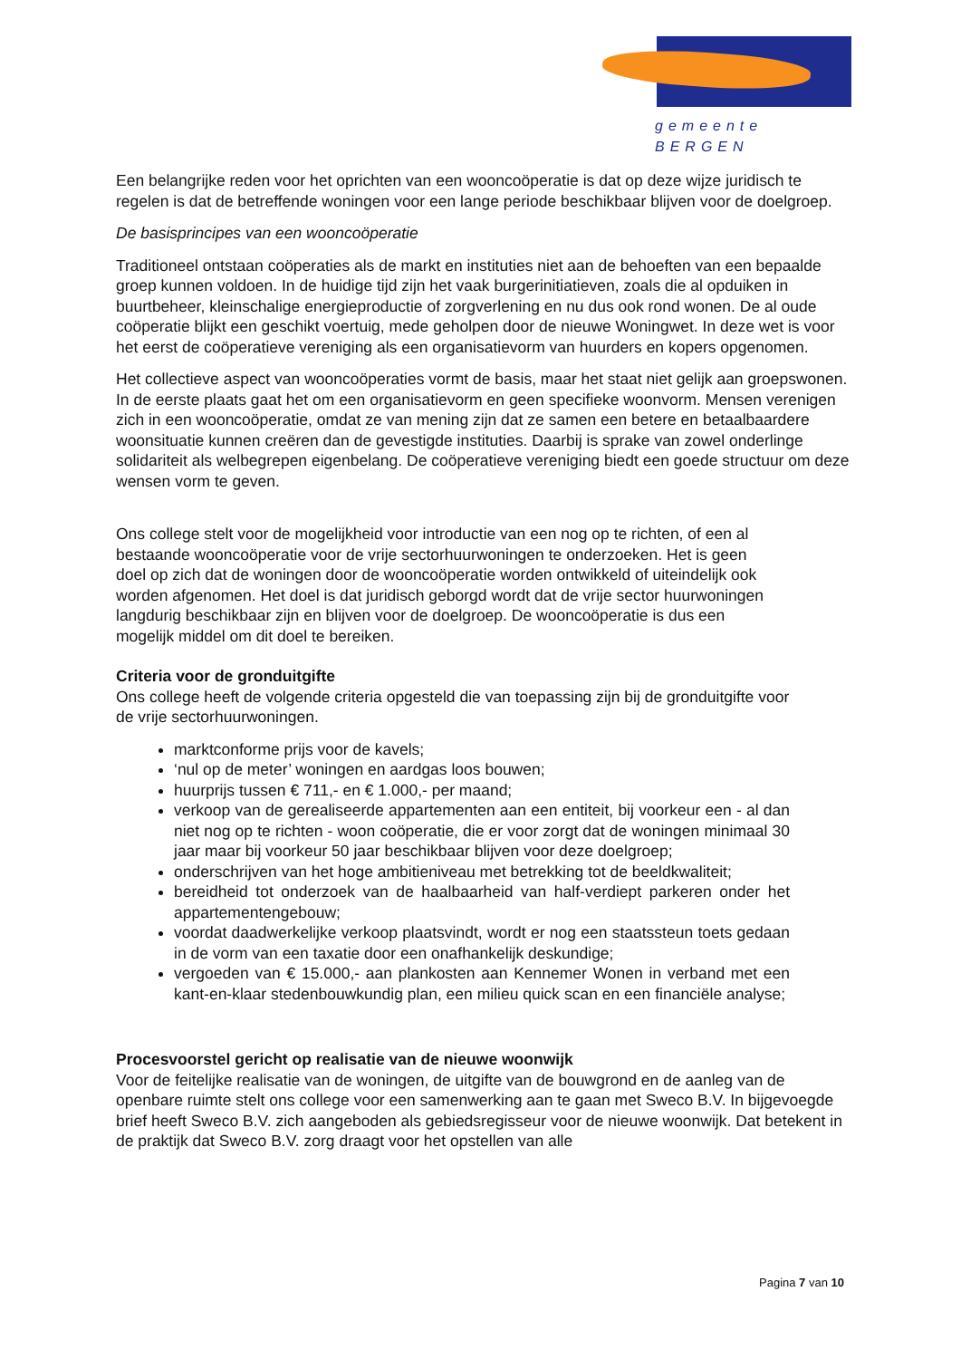gemeente BERGEN
Een belangrijke reden voor het oprichten van een wooncoöperatie is dat op deze wijze juridisch te regelen is dat de betreffende woningen voor een lange periode beschikbaar blijven voor de doelgroep.
De basisprincipes van een wooncoöperatie
Traditioneel ontstaan coöperaties als de markt en instituties niet aan de behoeften van een bepaalde groep kunnen voldoen. In de huidige tijd zijn het vaak burgerinitiatieven, zoals die al opduiken in buurtbeheer, kleinschalige energieproductie of zorgverlening en nu dus ook rond wonen. De al oude coöperatie blijkt een geschikt voertuig, mede geholpen door de nieuwe Woningwet. In deze wet is voor het eerst de coöperatieve vereniging als een organisatievorm van huurders en kopers opgenomen.
Het collectieve aspect van wooncoöperaties vormt de basis, maar het staat niet gelijk aan groepswonen. In de eerste plaats gaat het om een organisatievorm en geen specifieke woonvorm. Mensen verenigen zich in een wooncoöperatie, omdat ze van mening zijn dat ze samen een betere en betaalbaardere woonsituatie kunnen creëren dan de gevestigde instituties. Daarbij is sprake van zowel onderlinge solidariteit als welbegrepen eigenbelang. De coöperatieve vereniging biedt een goede structuur om deze wensen vorm te geven.
Ons college stelt voor de mogelijkheid voor introductie van een nog op te richten, of een al bestaande wooncoöperatie voor de vrije sectorhuurwoningen te onderzoeken. Het is geen doel op zich dat de woningen door de wooncoöperatie worden ontwikkeld of uiteindelijk ook worden afgenomen. Het doel is dat juridisch geborgd wordt dat de vrije sector huurwoningen langdurig beschikbaar zijn en blijven voor de doelgroep. De wooncoöperatie is dus een mogelijk middel om dit doel te bereiken.
Criteria voor de gronduitgifte
Ons college heeft de volgende criteria opgesteld die van toepassing zijn bij de gronduitgifte voor de vrije sectorhuurwoningen.
marktconforme prijs voor de kavels;
‘nul op de meter’ woningen en aardgas loos bouwen;
huurprijs tussen € 711,- en € 1.000,- per maand;
verkoop van de gerealiseerde appartementen aan een entiteit, bij voorkeur een - al dan niet nog op te richten - woon coöperatie, die er voor zorgt dat de woningen minimaal 30 jaar maar bij voorkeur 50 jaar beschikbaar blijven voor deze doelgroep;
onderschrijven van het hoge ambitieniveau met betrekking tot de beeldkwaliteit;
bereidheid tot onderzoek van de haalbaarheid van half-verdiept parkeren onder het appartementengebouw;
voordat daadwerkelijke verkoop plaatsvindt, wordt er nog een staatssteun toets gedaan in de vorm van een taxatie door een onafhankelijk deskundige;
vergoeden van € 15.000,- aan plankosten aan Kennemer Wonen in verband met een kant-en-klaar stedenbouwkundig plan, een milieu quick scan en een financiële analyse;
Procesvoorstel gericht op realisatie van de nieuwe woonwijk
Voor de feitelijke realisatie van de woningen, de uitgifte van de bouwgrond en de aanleg van de openbare ruimte stelt ons college voor een samenwerking aan te gaan met Sweco B.V. In bijgevoegde brief heeft Sweco B.V. zich aangeboden als gebiedsregisseur voor de nieuwe woonwijk. Dat betekent in de praktijk dat Sweco B.V. zorg draagt voor het opstellen van alle
Pagina 7 van 10